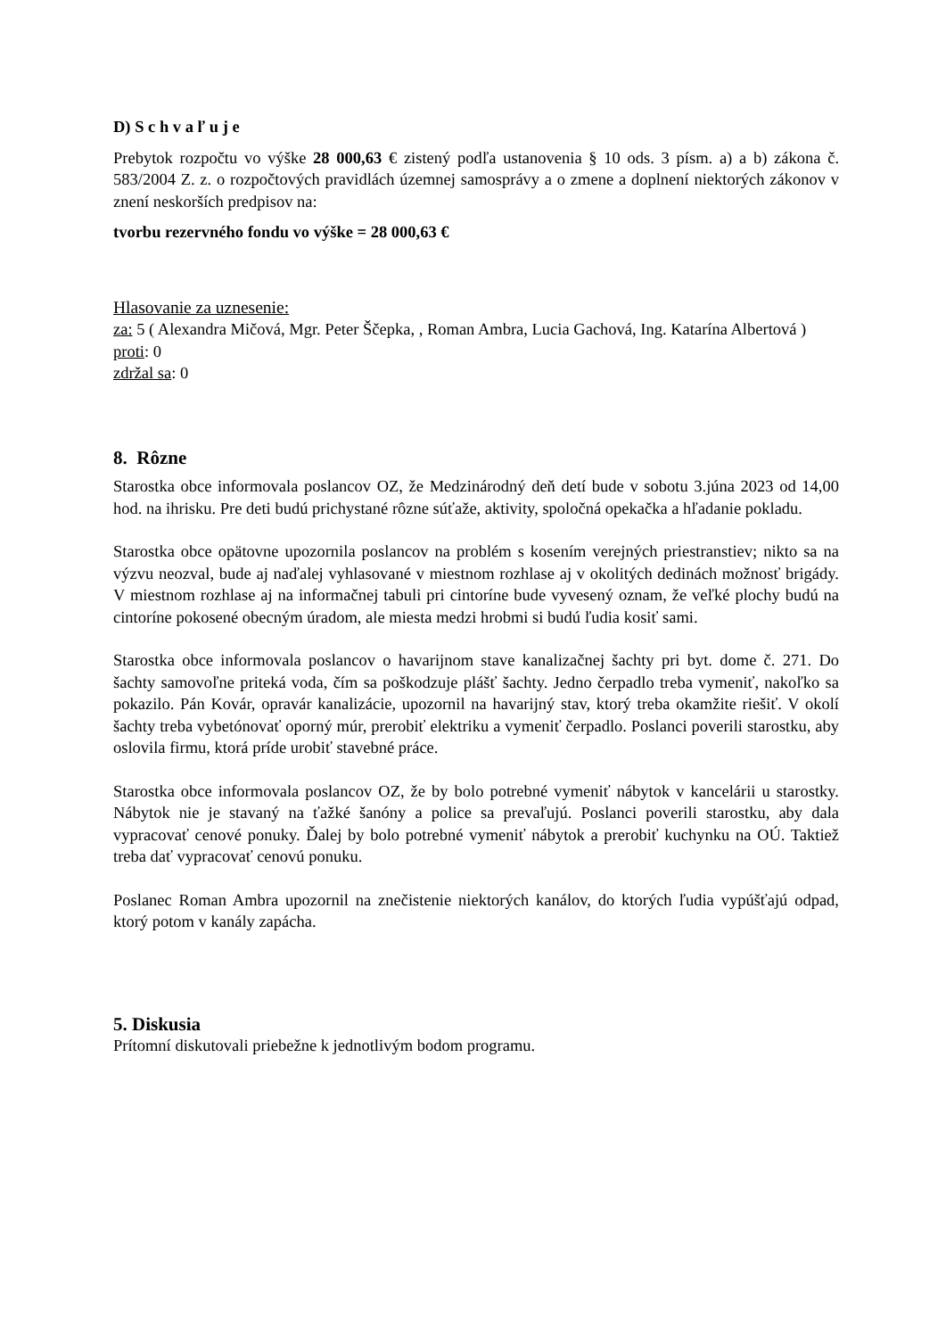D) S c h v a ľ u j e
Prebytok rozpočtu vo výške 28 000,63 € zistený podľa ustanovenia § 10 ods. 3 písm. a) a b) zákona č. 583/2004 Z. z. o rozpočtových pravidlách územnej samosprávy a o zmene a doplnení niektorých zákonov v znení neskorších predpisov na:
tvorbu rezervného fondu vo výške = 28 000,63 €
Hlasovanie za uznesenie:
za: 5 ( Alexandra Mičová, Mgr. Peter Ščepka, , Roman Ambra, Lucia Gachová, Ing. Katarína Albertová )
proti: 0
zdržal sa: 0
8. Rôzne
Starostka obce informovala poslancov OZ, že Medzinárodný deň detí bude v sobotu 3.júna 2023 od 14,00 hod. na ihrisku. Pre deti budú prichystané rôzne súťaže, aktivity, spoločná opekačka a hľadanie pokladu.
Starostka obce opätovne upozornila poslancov na problém s kosením verejných priestranstiev; nikto sa na výzvu neozval, bude aj naďalej vyhlasované v miestnom rozhlase aj v okolitých dedinách možnosť brigády. V miestnom rozhlase aj na informačnej tabuli pri cintoríne bude vyvesený oznam, že veľké plochy budú na cintoríne pokosené obecným úradom, ale miesta medzi hrobmi si budú ľudia kosiť sami.
Starostka obce informovala poslancov o havarijnom stave kanalizačnej šachty pri byt. dome č. 271. Do šachty samovoľne priteká voda, čím sa poškodzuje plášť šachty. Jedno čerpadlo treba vymeniť, nakoľko sa pokazilo. Pán Kovár, opravár kanalizácie, upozornil na havarijný stav, ktorý treba okamžite riešiť. V okolí šachty treba vybetónovať oporný múr, prerobiť elektriku a vymeniť čerpadlo. Poslanci poverili starostku, aby oslovila firmu, ktorá príde urobiť stavebné práce.
Starostka obce informovala poslancov OZ, že by bolo potrebné vymeniť nábytok v kancelárii u starostky. Nábytok nie je stavaný na ťažké šanóny a police sa prevaľujú. Poslanci poverili starostku, aby dala vypracovať cenové ponuky. Ďalej by bolo potrebné vymeniť nábytok a prerobiť kuchynku na OÚ. Taktiež treba dať vypracovať cenovú ponuku.
Poslanec Roman Ambra upozornil na znečistenie niektorých kanálov, do ktorých ľudia vypúšťajú odpad, ktorý potom v kanály zapácha.
5. Diskusia
Prítomní diskutovali priebežne k jednotlivým bodom programu.